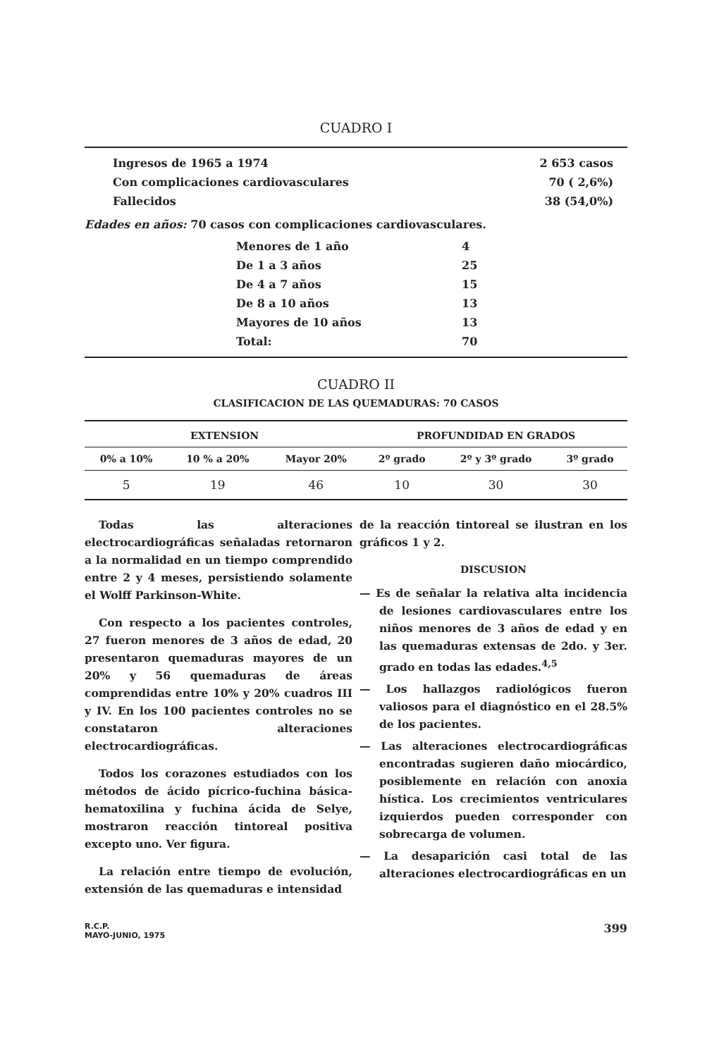CUADRO I
| Ingresos de 1965 a 1974 | 2 653 casos |
| Con complicaciones cardiovasculares | 70 ( 2,6%) |
| Fallecidos | 38 (54,0%) |
Edades en años: 70 casos con complicaciones cardiovasculares.
| Menores de 1 año | 4 |
| De 1 a 3 años | 25 |
| De 4 a 7 años | 15 |
| De 8 a 10 años | 13 |
| Mayores de 10 años | 13 |
| Total: | 70 |
CUADRO II
CLASIFICACION DE LAS QUEMADURAS: 70 CASOS
| EXTENSION | | | PROFUNDIDAD EN GRADOS | | |
| --- | --- | --- | --- | --- | --- |
| 0% a 10% | 10 % a 20% | Mayor 20% | 2º grado | 2º y 3º grado | 3º grado |
| 5 | 19 | 46 | 10 | 30 | 30 |
Todas las alteraciones electrocardiográficas señaladas retornaron a la normalidad en un tiempo comprendido entre 2 y 4 meses, persistiendo solamente el Wolff Parkinson-White.
Con respecto a los pacientes controles, 27 fueron menores de 3 años de edad, 20 presentaron quemaduras mayores de un 20% y 56 quemaduras de áreas comprendidas entre 10% y 20% cuadros III y IV. En los 100 pacientes controles no se constataron alteraciones electrocardiográficas.
Todos los corazones estudiados con los métodos de ácido pícrico-fuchina básica-hematoxilina y fuchina ácida de Selye, mostraron reacción tintoreal positiva excepto uno. Ver figura.
La relación entre tiempo de evolución, extensión de las quemaduras e intensidad
de la reacción tintoreal se ilustran en los gráficos 1 y 2.
DISCUSION
— Es de señalar la relativa alta incidencia de lesiones cardiovasculares entre los niños menores de 3 años de edad y en las quemaduras extensas de 2do. y 3er. grado en todas las edades.<sup>4,5</sup>
— Los hallazgos radiológicos fueron valiosos para el diagnóstico en el 28.5% de los pacientes.
— Las alteraciones electrocardiográficas encontradas sugieren daño miocárdico, posiblemente en relación con anoxia hística. Los crecimientos ventriculares izquierdos pueden corresponder con sobrecarga de volumen.
— La desaparición casi total de las alteraciones electrocardiográficas en un
R.C.P.
MAYO-JUNIO, 1975
399